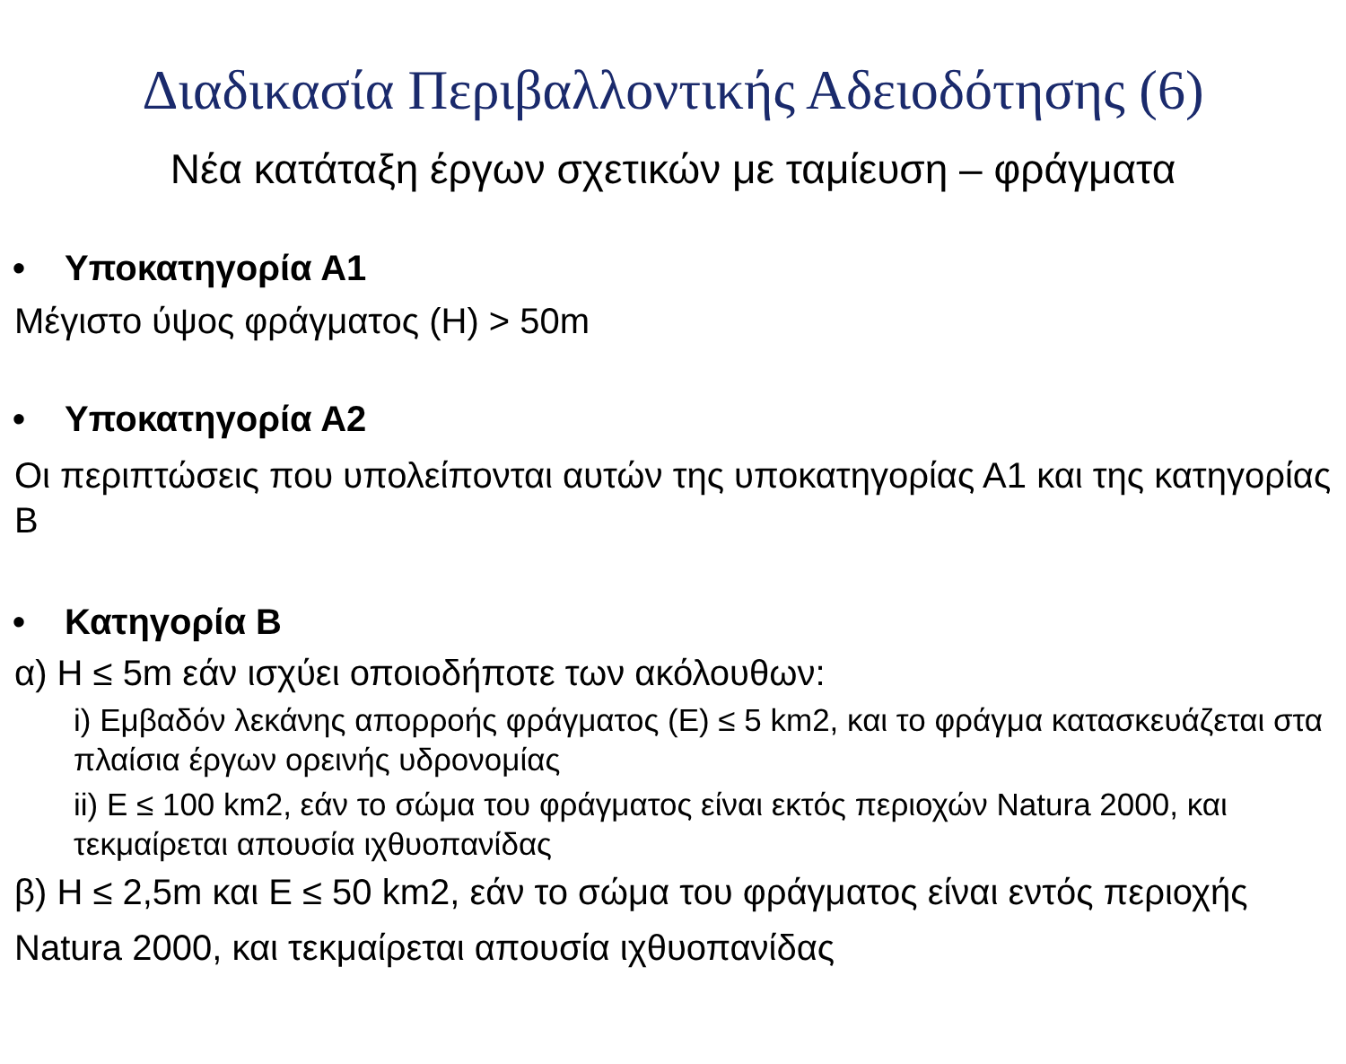Διαδικασία Περιβαλλοντικής Αδειοδότησης (6)
Νέα κατάταξη έργων σχετικών με ταμίευση – φράγματα
• Υποκατηγορία Α1
Μέγιστο ύψος φράγματος (Η) > 50m
• Υποκατηγορία Α2
Οι περιπτώσεις που υπολείπονται αυτών της υποκατηγορίας Α1 και της κατηγορίας Β
• Κατηγορία Β
α) Η ≤ 5m εάν ισχύει οποιοδήποτε των ακόλουθων:
i) Εμβαδόν λεκάνης απορροής φράγματος (Ε) ≤ 5 km2, και το φράγμα κατασκευάζεται στα πλαίσια έργων ορεινής υδρονομίας
ii) Ε ≤ 100 km2, εάν το σώμα του φράγματος είναι εκτός περιοχών Natura 2000, και τεκμαίρεται απουσία ιχθυοπανίδας
β) Η ≤ 2,5m και Ε ≤ 50 km2, εάν το σώμα του φράγματος είναι εντός περιοχής Natura 2000, και τεκμαίρεται απουσία ιχθυοπανίδας